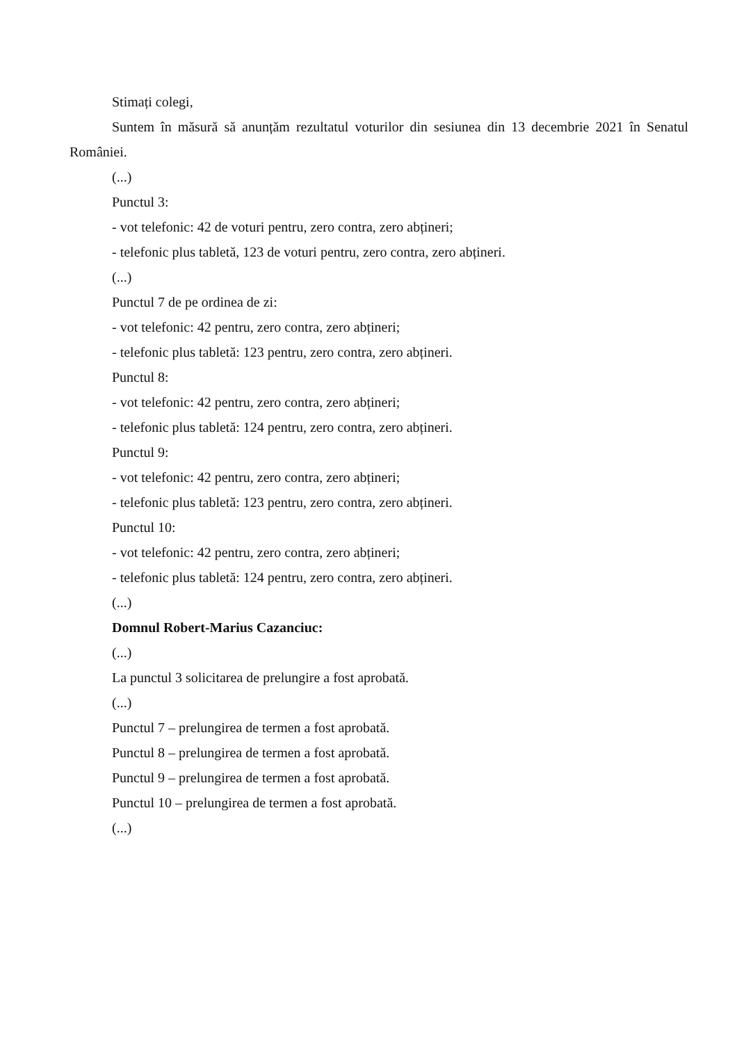Stimați colegi,
Suntem în măsură să anunțăm rezultatul voturilor din sesiunea din 13 decembrie 2021 în Senatul României.
(...)
Punctul 3:
- vot telefonic: 42 de voturi pentru, zero contra, zero abțineri;
- telefonic plus tabletă, 123 de voturi pentru, zero contra, zero abțineri.
(...)
Punctul 7 de pe ordinea de zi:
- vot telefonic: 42 pentru, zero contra, zero abțineri;
- telefonic plus tabletă: 123 pentru, zero contra, zero abțineri.
Punctul 8:
- vot telefonic: 42 pentru, zero contra, zero abțineri;
- telefonic plus tabletă: 124 pentru, zero contra, zero abțineri.
Punctul 9:
- vot telefonic: 42 pentru, zero contra, zero abțineri;
- telefonic plus tabletă: 123 pentru, zero contra, zero abțineri.
Punctul 10:
- vot telefonic: 42 pentru, zero contra, zero abțineri;
- telefonic plus tabletă: 124 pentru, zero contra, zero abțineri.
(...)
Domnul Robert-Marius Cazanciuc:
(...)
La punctul 3 solicitarea de prelungire a fost aprobată.
(...)
Punctul 7 – prelungirea de termen a fost aprobată.
Punctul 8 – prelungirea de termen a fost aprobată.
Punctul 9 – prelungirea de termen a fost aprobată.
Punctul 10 – prelungirea de termen a fost aprobată.
(...)